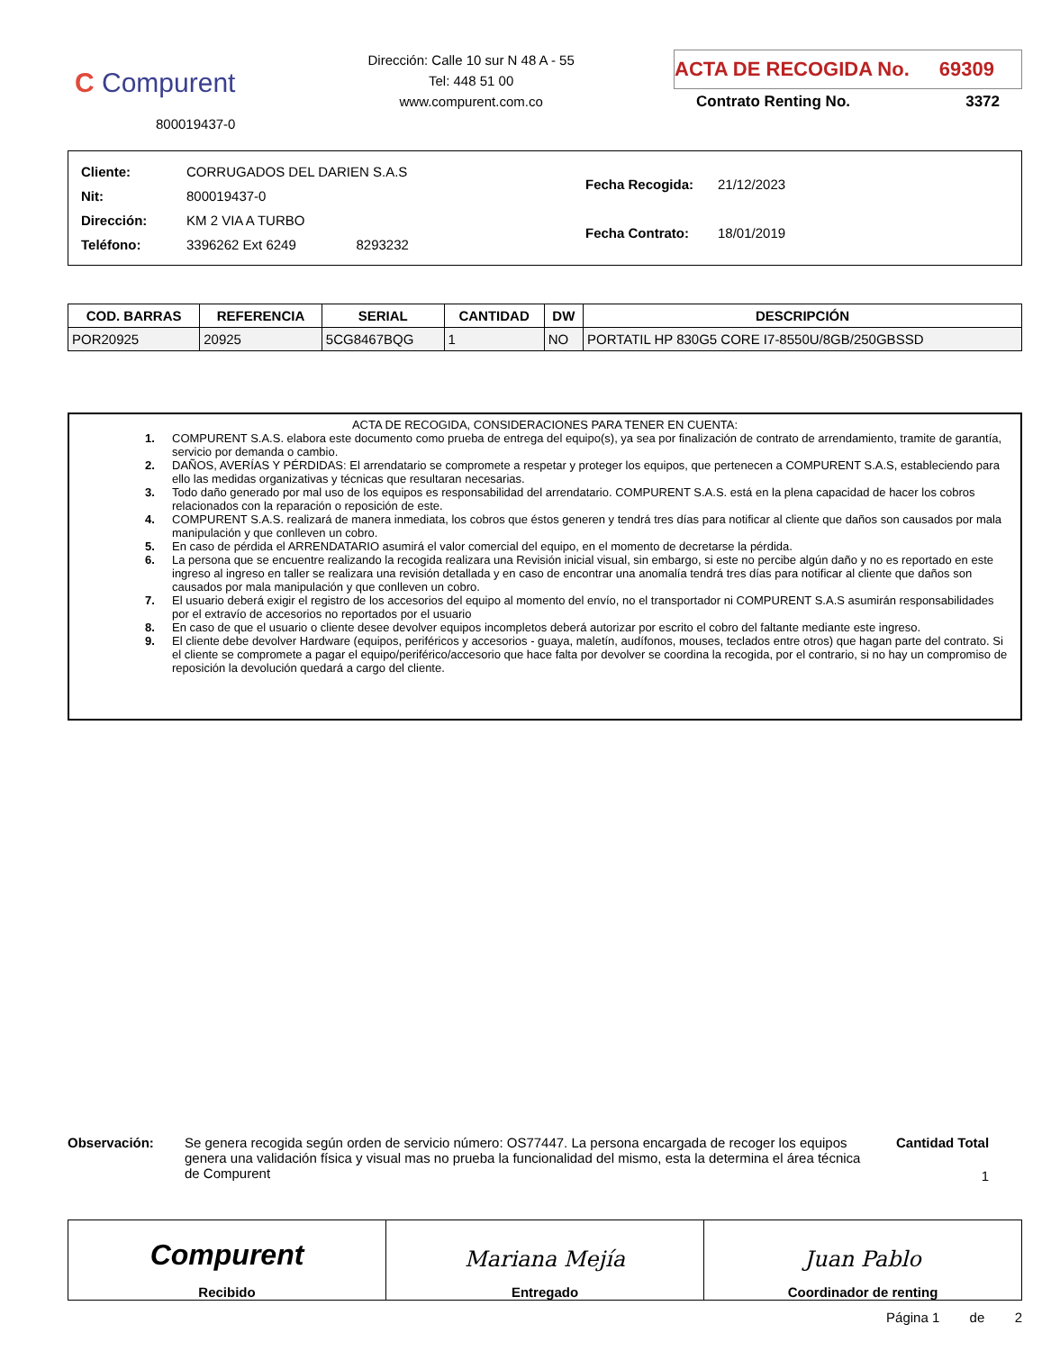C Compurent
800019437-0
Dirección: Calle 10 sur N 48 A - 55
Tel: 448 51 00
www.compurent.com.co
ACTA DE RECOGIDA No. 69309
Contrato Renting No. 3372
| Cliente: | CORRUGADOS DEL DARIEN S.A.S |
| Nit: | 800019437-0 |
| Dirección: | KM 2 VIA A TURBO |
| Teléfono: | 3396262 Ext 6249 8293232 |
| Fecha Recogida: | 21/12/2023 |
| Fecha Contrato: | 18/01/2019 |
| COD. BARRAS | REFERENCIA | SERIAL | CANTIDAD | DW | DESCRIPCIÓN |
| --- | --- | --- | --- | --- | --- |
| POR20925 | 20925 | 5CG8467BQG | 1 | NO | PORTATIL HP 830G5 CORE I7-8550U/8GB/250GBSSD |
ACTA DE RECOGIDA, CONSIDERACIONES PARA TENER EN CUENTA:
1. COMPURENT S.A.S. elabora este documento como prueba de entrega del equipo(s), ya sea por finalización de contrato de arrendamiento, tramite de garantía, servicio por demanda o cambio.
2. DAÑOS, AVERÍAS Y PÉRDIDAS: El arrendatario se compromete a respetar y proteger los equipos, que pertenecen a COMPURENT S.A.S, estableciendo para ello las medidas organizativas y técnicas que resultaran necesarias.
3. Todo daño generado por mal uso de los equipos es responsabilidad del arrendatario. COMPURENT S.A.S. está en la plena capacidad de hacer los cobros relacionados con la reparación o reposición de este.
4. COMPURENT S.A.S. realizará de manera inmediata, los cobros que éstos generen y tendrá tres días para notificar al cliente que daños son causados por mala manipulación y que conlleven un cobro.
5. En caso de pérdida el ARRENDATARIO asumirá el valor comercial del equipo, en el momento de decretarse la pérdida.
6. La persona que se encuentre realizando la recogida realizara una Revisión inicial visual, sin embargo, si este no percibe algún daño y no es reportado en este ingreso al ingreso en taller se realizara una revisión detallada y en caso de encontrar una anomalía tendrá tres días para notificar al cliente que daños son causados por mala manipulación y que conlleven un cobro.
7. El usuario deberá exigir el registro de los accesorios del equipo al momento del envío, no el transportador ni COMPURENT S.A.S asumirán responsabilidades por el extravío de accesorios no reportados por el usuario
8. En caso de que el usuario o cliente desee devolver equipos incompletos deberá autorizar por escrito el cobro del faltante mediante este ingreso.
9. El cliente debe devolver Hardware (equipos, periféricos y accesorios - guaya, maletín, audífonos, mouses, teclados entre otros) que hagan parte del contrato. Si el cliente se compromete a pagar el equipo/periférico/accesorio que hace falta por devolver se coordina la recogida, por el contrario, si no hay un compromiso de reposición la devolución quedará a cargo del cliente.
Observación: Se genera recogida según orden de servicio número: OS77447. La persona encargada de recoger los equipos genera una validación física y visual mas no prueba la funcionalidad del mismo, esta la determina el área técnica de Compurent
Cantidad Total
1
Compurent
Recibido
Mariana Mejía
Entregado
Juan Pablo
Coordinador de renting
Página 1 de 2